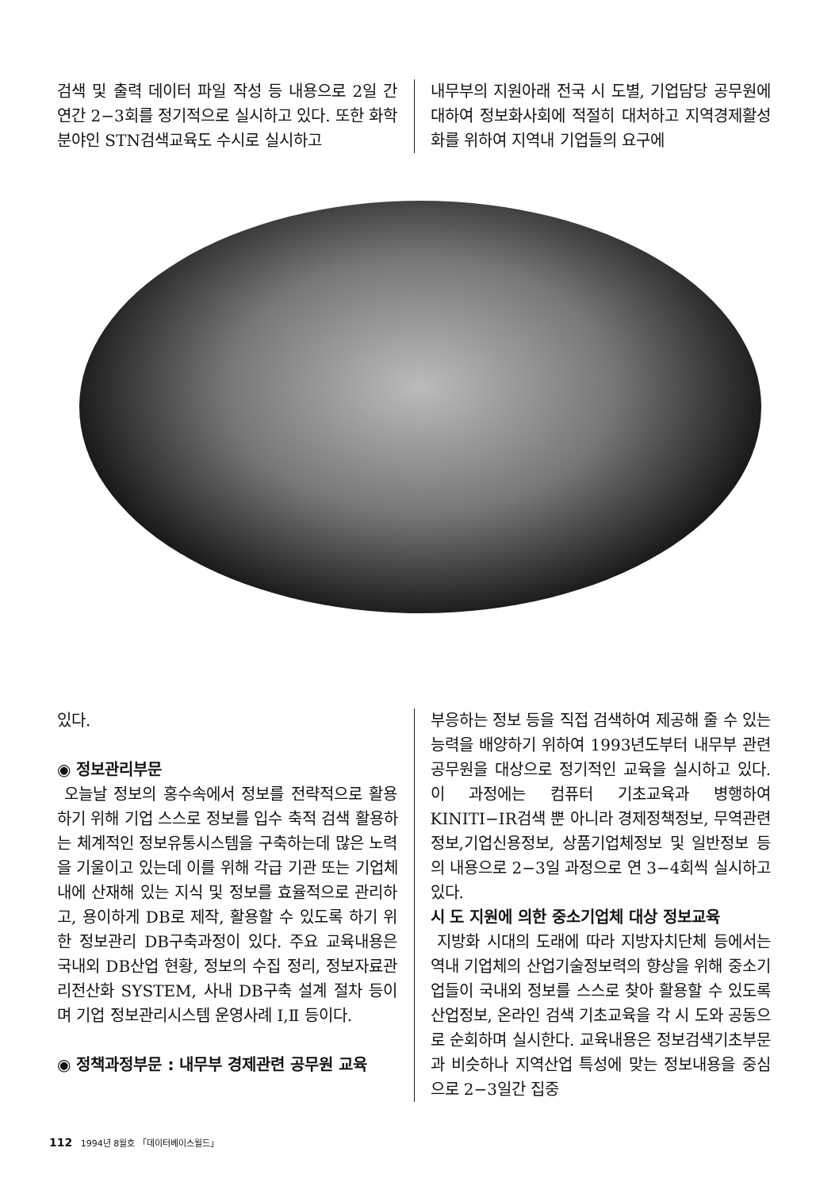검색 및 출력 데이터 파일 작성 등 내용으로 2일 간 연간 2−3회를 정기적으로 실시하고 있다. 또한 화학분야인 STN검색교육도 수시로 실시하고
내무부의 지원아래 전국 시 도별, 기업담당 공무원에 대하여 정보화사회에 적절히 대처하고 지역경제활성화를 위하여 지역내 기업들의 요구에
있다.
◉ 정보관리부문
오늘날 정보의 홍수속에서 정보를 전략적으로 활용하기 위해 기업 스스로 정보를 입수 축적 검색 활용하는 체계적인 정보유통시스템을 구축하는데 많은 노력을 기울이고 있는데 이를 위해 각급 기관 또는 기업체 내에 산재해 있는 지식 및 정보를 효율적으로 관리하고, 용이하게 DB로 제작, 활용할 수 있도록 하기 위한 정보관리 DB구축과정이 있다. 주요 교육내용은 국내외 DB산업 현황, 정보의 수집 정리, 정보자료관리전산화 SYSTEM, 사내 DB구축 설계 절차 등이며 기업 정보관리시스템 운영사례 Ⅰ,Ⅱ 등이다.
◉ 정책과정부문 : 내무부 경제관련 공무원 교육
부응하는 정보 등을 직접 검색하여 제공해 줄 수 있는 능력을 배양하기 위하여 1993년도부터 내무부 관련 공무원을 대상으로 정기적인 교육을 실시하고 있다. 이 과정에는 컴퓨터 기초교육과 병행하여 KINITI−IR검색 뿐 아니라 경제정책정보, 무역관련정보,기업신용정보, 상품기업체정보 및 일반정보 등의 내용으로 2−3일 과정으로 연 3−4회씩 실시하고 있다.
시 도 지원에 의한 중소기업체 대상 정보교육
지방화 시대의 도래에 따라 지방자치단체 등에서는 역내 기업체의 산업기술정보력의 향상을 위해 중소기업들이 국내외 정보를 스스로 찾아 활용할 수 있도록 산업정보, 온라인 검색 기초교육을 각 시 도와 공동으로 순회하며 실시한다. 교육내용은 정보검색기초부문과 비슷하나 지역산업 특성에 맞는 정보내용을 중심으로 2−3일간 집중
112 1994년 8월호 「데이터베이스월드」